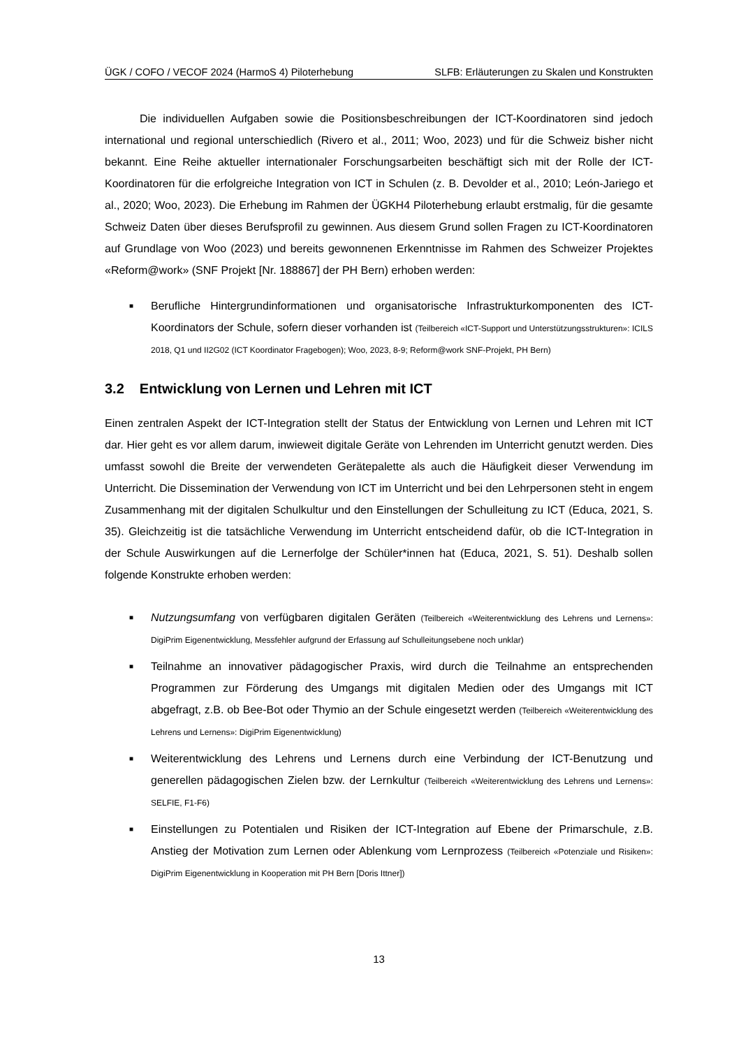ÜGK / COFO / VECOF 2024 (HarmoS 4) Piloterhebung SLFB: Erläuterungen zu Skalen und Konstrukten
Die individuellen Aufgaben sowie die Positionsbeschreibungen der ICT-Koordinatoren sind jedoch international und regional unterschiedlich (Rivero et al., 2011; Woo, 2023) und für die Schweiz bisher nicht bekannt. Eine Reihe aktueller internationaler Forschungsarbeiten beschäftigt sich mit der Rolle der ICT-Koordinatoren für die erfolgreiche Integration von ICT in Schulen (z. B. Devolder et al., 2010; León-Jariego et al., 2020; Woo, 2023). Die Erhebung im Rahmen der ÜGKH4 Piloter­hebung erlaubt erstmalig, für die gesamte Schweiz Daten über dieses Berufsprofil zu gewinnen. Aus diesem Grund sollen Fragen zu ICT-Koordinatoren auf Grundlage von Woo (2023) und bereits ge­wonnenen Erkenntnisse im Rahmen des Schweizer Projektes «Reform@work» (SNF Projekt [Nr. 188867] der PH Bern) erhoben werden:
■ Berufliche Hintergrundinformationen und organisatorische Infrastrukturkomponenten des ICT-Koordinators der Schule, sofern dieser vorhanden ist (Teilbereich «ICT-Support und Unterstüt­zungsstrukturen»: ICILS 2018, Q1 und II2G02 (ICT Koordinator Fragebogen); Woo, 2023, 8-9; Reform@work SNF-Projekt, PH Bern)
3.2 Entwicklung von Lernen und Lehren mit ICT
Einen zentralen Aspekt der ICT-Integration stellt der Status der Entwicklung von Lernen und Lehren mit ICT dar. Hier geht es vor allem darum, inwieweit digitale Geräte von Lehrenden im Unterricht genutzt werden. Dies umfasst sowohl die Breite der verwendeten Gerätepalette als auch die Häufig­keit dieser Verwendung im Unterricht. Die Dissemination der Verwendung von ICT im Unterricht und bei den Lehrpersonen steht in engem Zusammenhang mit der digitalen Schulkultur und den Einstel­lungen der Schulleitung zu ICT (Educa, 2021, S. 35). Gleichzeitig ist die tatsächliche Verwendung im Unterricht entscheidend dafür, ob die ICT-Integration in der Schule Auswirkungen auf die Lerner­folge der Schüler*innen hat (Educa, 2021, S. 51). Deshalb sollen folgende Konstrukte erhoben wer­den:
■ Nutzungsumfang von verfügbaren digitalen Geräten (Teilbereich «Weiterentwicklung des Lehrens und Lernens»: DigiPrim Eigenentwicklung, Messfehler aufgrund der Erfassung auf Schulleitungsebene noch unklar)
■ Teilnahme an innovativer pädagogischer Praxis, wird durch die Teilnahme an entsprechen­den Programmen zur Förderung des Umgangs mit digitalen Medien oder des Umgangs mit ICT abgefragt, z.B. ob Bee-Bot oder Thymio an der Schule eingesetzt werden (Teilbereich «Weiterentwicklung des Lehrens und Lernens»: DigiPrim Eigenentwicklung)
■ Weiterentwicklung des Lehrens und Lernens durch eine Verbindung der ICT-Benutzung und generellen pädagogischen Zielen bzw. der Lernkultur (Teilbereich «Weiterentwicklung des Lehrens und Lernens»: SELFIE, F1-F6)
■ Einstellungen zu Potentialen und Risiken der ICT-Integration auf Ebene der Primarschule, z.B. Anstieg der Motivation zum Lernen oder Ablenkung vom Lernprozess (Teilbereich «Poten­ziale und Risiken»: DigiPrim Eigenentwicklung in Kooperation mit PH Bern [Doris Ittner])
13